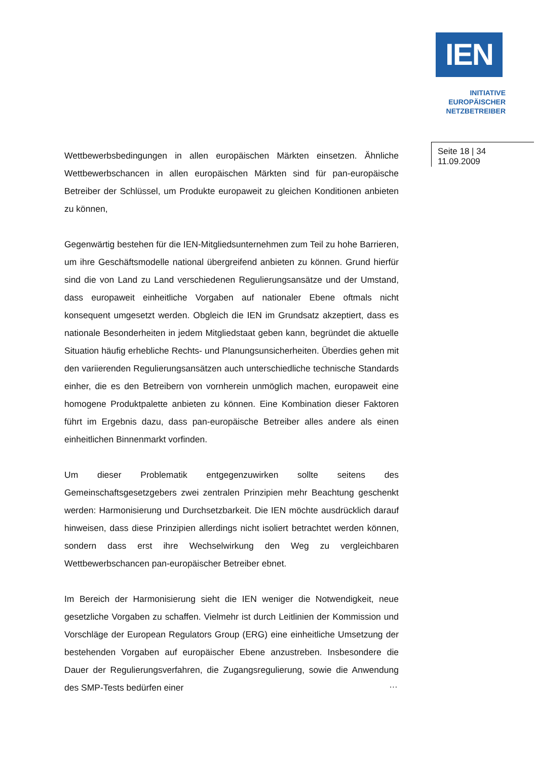IEN
INITIATIVE
EUROPÄISCHER
NETZBETREIBER
Seite 18 | 34
11.09.2009
Wettbewerbsbedingungen in allen europäischen Märkten einsetzen. Ähnliche Wettbewerbschancen in allen europäischen Märkten sind für pan-europäische Betreiber der Schlüssel, um Produkte europaweit zu gleichen Konditionen anbieten zu können,
Gegenwärtig bestehen für die IEN-Mitgliedsunternehmen zum Teil zu hohe Barrieren, um ihre Geschäftsmodelle national übergreifend anbieten zu können. Grund hierfür sind die von Land zu Land verschiedenen Regulierungsansätze und der Umstand, dass europaweit einheitliche Vorgaben auf nationaler Ebene oftmals nicht konsequent umgesetzt werden. Obgleich die IEN im Grundsatz akzeptiert, dass es nationale Besonderheiten in jedem Mitgliedstaat geben kann, begründet die aktuelle Situation häufig erhebliche Rechts- und Planungsunsicherheiten. Überdies gehen mit den variierenden Regulierungsansätzen auch unterschiedliche technische Standards einher, die es den Betreibern von vornherein unmöglich machen, europaweit eine homogene Produktpalette anbieten zu können. Eine Kombination dieser Faktoren führt im Ergebnis dazu, dass pan-europäische Betreiber alles andere als einen einheitlichen Binnenmarkt vorfinden.
Um dieser Problematik entgegenzuwirken sollte seitens des Gemeinschaftsgesetzgebers zwei zentralen Prinzipien mehr Beachtung geschenkt werden: Harmonisierung und Durchsetzbarkeit. Die IEN möchte ausdrücklich darauf hinweisen, dass diese Prinzipien allerdings nicht isoliert betrachtet werden können, sondern dass erst ihre Wechselwirkung den Weg zu vergleichbaren Wettbewerbschancen pan-europäischer Betreiber ebnet.
Im Bereich der Harmonisierung sieht die IEN weniger die Notwendigkeit, neue gesetzliche Vorgaben zu schaffen. Vielmehr ist durch Leitlinien der Kommission und Vorschläge der European Regulators Group (ERG) eine einheitliche Umsetzung der bestehenden Vorgaben auf europäischer Ebene anzustreben. Insbesondere die Dauer der Regulierungsverfahren, die Zugangsregulierung, sowie die Anwendung des SMP-Tests bedürfen einer
…